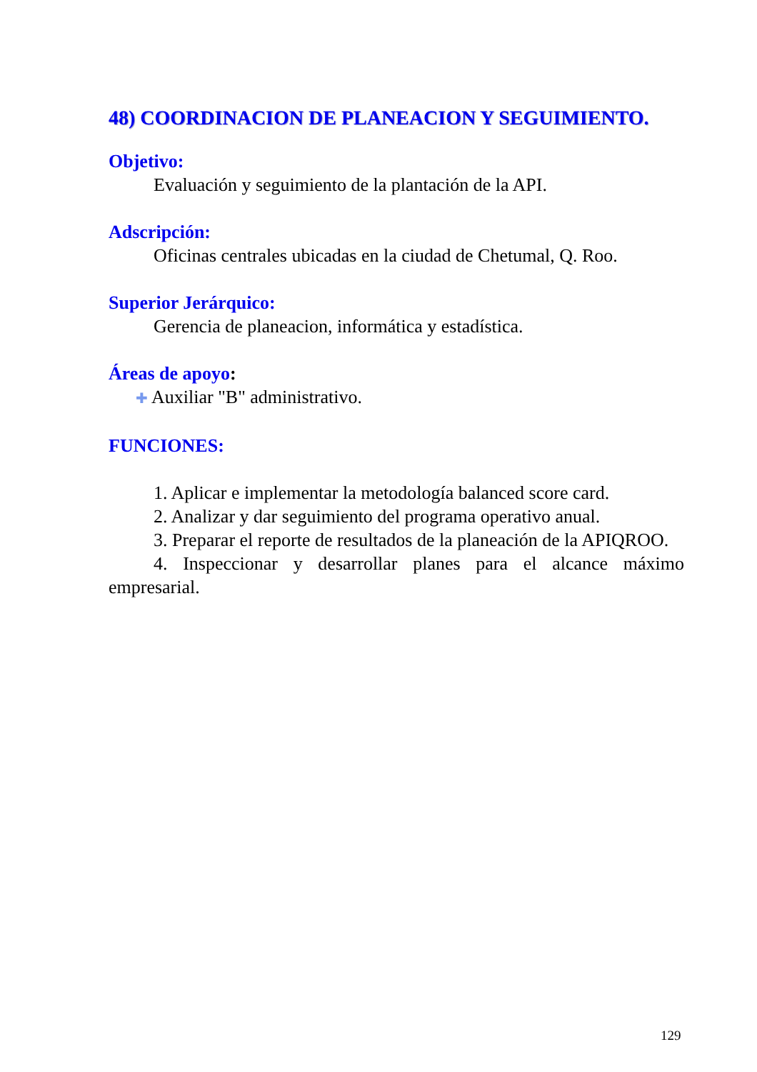48) COORDINACION DE PLANEACION Y SEGUIMIENTO.
Objetivo:
Evaluación y seguimiento de la plantación de la API.
Adscripción:
Oficinas centrales ubicadas en la ciudad de Chetumal, Q. Roo.
Superior Jerárquico:
Gerencia de planeacion, informática y estadística.
Áreas de apoyo:
✚ Auxiliar "B" administrativo.
FUNCIONES:
1. Aplicar e implementar la metodología balanced score card.
2. Analizar y dar seguimiento del programa operativo anual.
3. Preparar el reporte de resultados de la planeación de la APIQROO.
4. Inspeccionar y desarrollar planes para el alcance máximo empresarial.
129